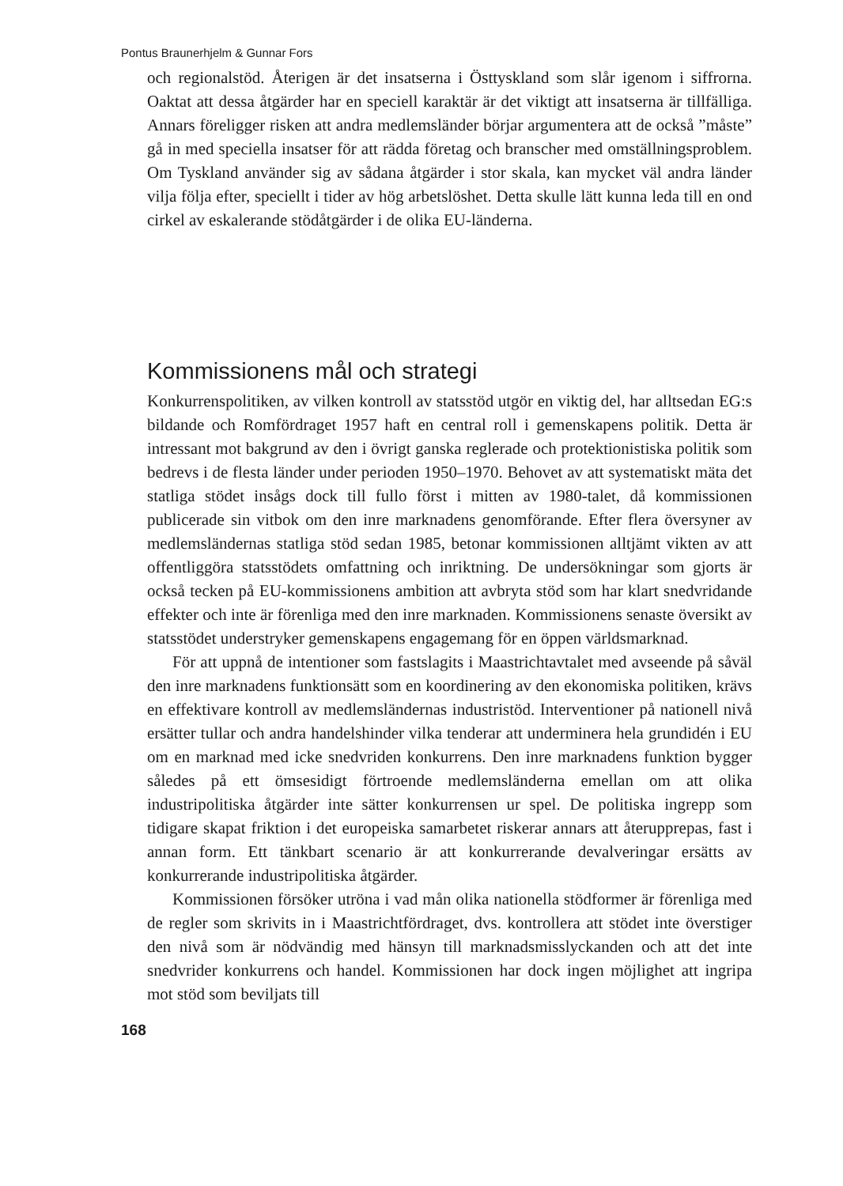Pontus Braunerhjelm & Gunnar Fors
och regionalstöd. Återigen är det insatserna i Östtyskland som slår igenom i siffrorna. Oaktat att dessa åtgärder har en speciell karaktär är det viktigt att insatserna är tillfälliga. Annars föreligger risken att andra medlemsländer börjar argumentera att de också ”måste” gå in med speciella insatser för att rädda företag och branscher med omställningsproblem. Om Tyskland använder sig av sådana åtgärder i stor skala, kan mycket väl andra länder vilja följa efter, speciellt i tider av hög arbetslöshet. Detta skulle lätt kunna leda till en ond cirkel av eskalerande stödåtgärder i de olika EU-länderna.
Kommissionens mål och strategi
Konkurrenspolitiken, av vilken kontroll av statsstöd utgör en viktig del, har alltsedan EG:s bildande och Romfördraget 1957 haft en central roll i gemenskapens politik. Detta är intressant mot bakgrund av den i övrigt ganska reglerade och protektionistiska politik som bedrevs i de flesta länder under perioden 1950–1970. Behovet av att systematiskt mäta det statliga stödet insågs dock till fullo först i mitten av 1980-talet, då kommissionen publicerade sin vitbok om den inre marknadens genomförande. Efter flera översyner av medlemsländernas statliga stöd sedan 1985, betonar kommissionen alltjämt vikten av att offentliggöra statsstödets omfattning och inriktning. De undersökningar som gjorts är också tecken på EU-kommissionens ambition att avbryta stöd som har klart snedvridande effekter och inte är förenliga med den inre marknaden. Kommissionens senaste översikt av statsstödet understryker gemenskapens engagemang för en öppen världsmarknad.
För att uppnå de intentioner som fastslagits i Maastrichtavtalet med avseende på såväl den inre marknadens funktionsätt som en koordinering av den ekonomiska politiken, krävs en effektivare kontroll av medlemsländernas industristöd. Interventioner på nationell nivå ersätter tullar och andra handelshinder vilka tenderar att underminera hela grundidén i EU om en marknad med icke snedvriden konkurrens. Den inre marknadens funktion bygger således på ett ömsesidigt förtroende medlemsländerna emellan om att olika industripolitiska åtgärder inte sätter konkurrensen ur spel. De politiska ingrepp som tidigare skapat friktion i det europeiska samarbetet riskerar annars att återupprepas, fast i annan form. Ett tänkbart scenario är att konkurrerande devalveringar ersätts av konkurrerande industripolitiska åtgärder.
Kommissionen försöker utröna i vad mån olika nationella stödformer är förenliga med de regler som skrivits in i Maastrichtfördraget, dvs. kontrollera att stödet inte överstiger den nivå som är nödvändig med hänsyn till marknadsmisslyckanden och att det inte snedvrider konkurrens och handel. Kommissionen har dock ingen möjlighet att ingripa mot stöd som beviljats till
168